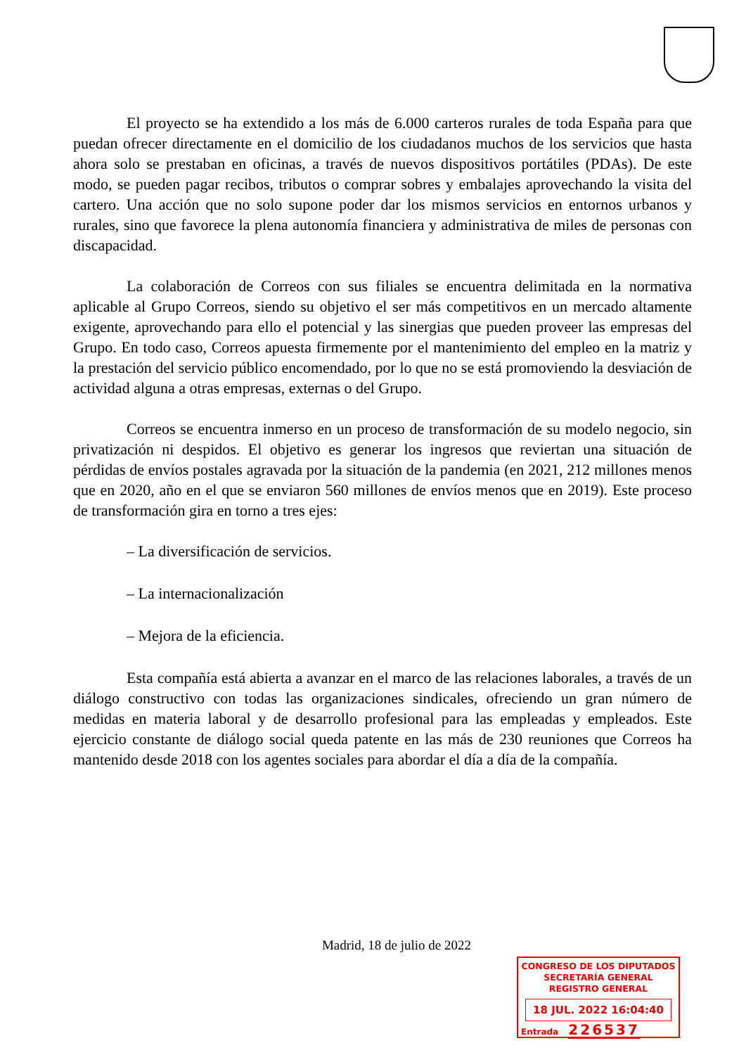El proyecto se ha extendido a los más de 6.000 carteros rurales de toda España para que puedan ofrecer directamente en el domicilio de los ciudadanos muchos de los servicios que hasta ahora solo se prestaban en oficinas, a través de nuevos dispositivos portátiles (PDAs). De este modo, se pueden pagar recibos, tributos o comprar sobres y embalajes aprovechando la visita del cartero. Una acción que no solo supone poder dar los mismos servicios en entornos urbanos y rurales, sino que favorece la plena autonomía financiera y administrativa de miles de personas con discapacidad.
La colaboración de Correos con sus filiales se encuentra delimitada en la normativa aplicable al Grupo Correos, siendo su objetivo el ser más competitivos en un mercado altamente exigente, aprovechando para ello el potencial y las sinergias que pueden proveer las empresas del Grupo. En todo caso, Correos apuesta firmemente por el mantenimiento del empleo en la matriz y la prestación del servicio público encomendado, por lo que no se está promoviendo la desviación de actividad alguna a otras empresas, externas o del Grupo.
Correos se encuentra inmerso en un proceso de transformación de su modelo negocio, sin privatización ni despidos. El objetivo es generar los ingresos que reviertan una situación de pérdidas de envíos postales agravada por la situación de la pandemia (en 2021, 212 millones menos que en 2020, año en el que se enviaron 560 millones de envíos menos que en 2019). Este proceso de transformación gira en torno a tres ejes:
– La diversificación de servicios.
– La internacionalización
– Mejora de la eficiencia.
Esta compañía está abierta a avanzar en el marco de las relaciones laborales, a través de un diálogo constructivo con todas las organizaciones sindicales, ofreciendo un gran número de medidas en materia laboral y de desarrollo profesional para las empleadas y empleados. Este ejercicio constante de diálogo social queda patente en las más de 230 reuniones que Correos ha mantenido desde 2018 con los agentes sociales para abordar el día a día de la compañía.
Madrid, 18 de julio de 2022
CONGRESO DE LOS DIPUTADOS
SECRETARÍA GENERAL
REGISTRO GENERAL
18 JUL. 2022 16:04:40
Entrada 226537